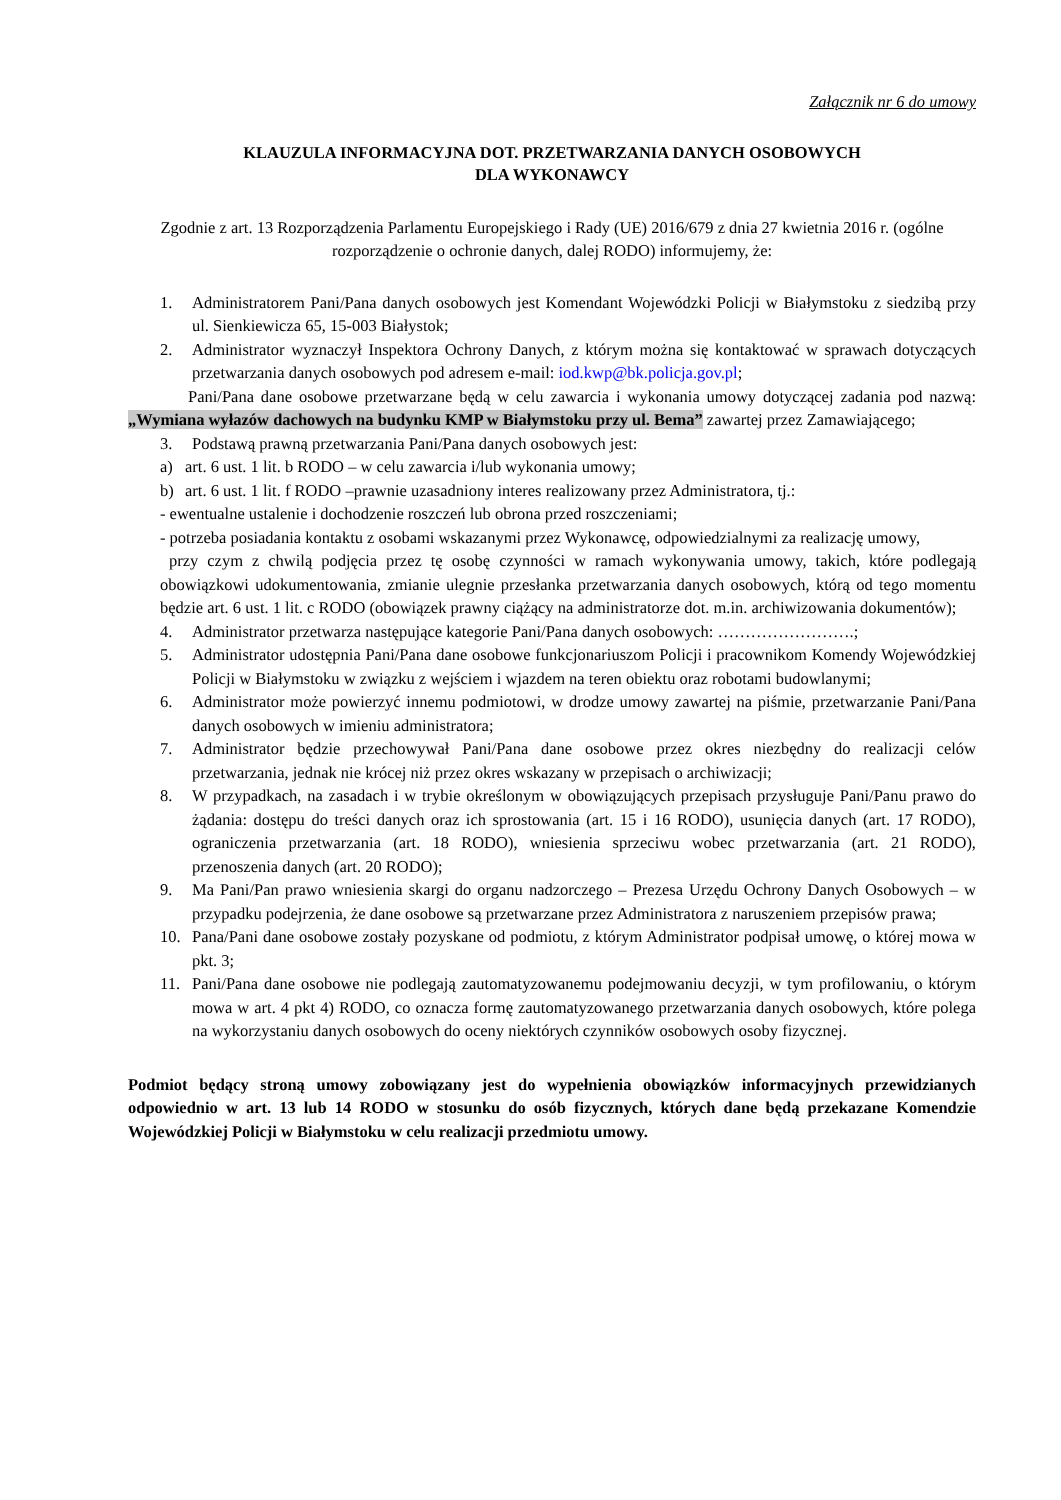Załącznik nr 6 do umowy
KLAUZULA INFORMACYJNA DOT. PRZETWARZANIA DANYCH OSOBOWYCH
DLA WYKONAWCY
Zgodnie z art. 13 Rozporządzenia Parlamentu Europejskiego i Rady (UE) 2016/679 z dnia 27 kwietnia 2016 r. (ogólne rozporządzenie o ochronie danych, dalej RODO) informujemy, że:
1. Administratorem Pani/Pana danych osobowych jest Komendant Wojewódzki Policji w Białymstoku z siedzibą przy ul. Sienkiewicza 65, 15-003 Białystok;
2. Administrator wyznaczył Inspektora Ochrony Danych, z którym można się kontaktować w sprawach dotyczących przetwarzania danych osobowych pod adresem e-mail: iod.kwp@bk.policja.gov.pl;
Pani/Pana dane osobowe przetwarzane będą w celu zawarcia i wykonania umowy dotyczącej zadania pod nazwą: „Wymiana wyłazów dachowych na budynku KMP w Białymstoku przy ul. Bema” zawartej przez Zamawiającego;
3. Podstawą prawną przetwarzania Pani/Pana danych osobowych jest:
a) art. 6 ust. 1 lit. b RODO – w celu zawarcia i/lub wykonania umowy;
b) art. 6 ust. 1 lit. f RODO –prawnie uzasadniony interes realizowany przez Administratora, tj.:
- ewentualne ustalenie i dochodzenie roszczeń lub obrona przed roszczeniami;
- potrzeba posiadania kontaktu z osobami wskazanymi przez Wykonawcę, odpowiedzialnymi za realizację umowy,
przy czym z chwilą podjęcia przez tę osobę czynności w ramach wykonywania umowy, takich, które podlegają obowiązkowi udokumentowania, zmianie ulegnie przesłanka przetwarzania danych osobowych, którą od tego momentu będzie art. 6 ust. 1 lit. c RODO (obowiązek prawny ciążący na administratorze dot. m.in. archiwizowania dokumentów);
4. Administrator przetwarza następujące kategorie Pani/Pana danych osobowych: …………………….;
5. Administrator udostępnia Pani/Pana dane osobowe funkcjonariuszom Policji i pracownikom Komendy Wojewódzkiej Policji w Białymstoku w związku z wejściem i wjazdem na teren obiektu oraz robotami budowlanymi;
6. Administrator może powierzyć innemu podmiotowi, w drodze umowy zawartej na piśmie, przetwarzanie Pani/Pana danych osobowych w imieniu administratora;
7. Administrator będzie przechowywał Pani/Pana dane osobowe przez okres niezbędny do realizacji celów przetwarzania, jednak nie krócej niż przez okres wskazany w przepisach o archiwizacji;
8. W przypadkach, na zasadach i w trybie określonym w obowiązujących przepisach przysługuje Pani/Panu prawo do żądania: dostępu do treści danych oraz ich sprostowania (art. 15 i 16 RODO), usunięcia danych (art. 17 RODO), ograniczenia przetwarzania (art. 18 RODO), wniesienia sprzeciwu wobec przetwarzania (art. 21 RODO), przenoszenia danych (art. 20 RODO);
9. Ma Pani/Pan prawo wniesienia skargi do organu nadzorczego – Prezesa Urzędu Ochrony Danych Osobowych – w przypadku podejrzenia, że dane osobowe są przetwarzane przez Administratora z naruszeniem przepisów prawa;
10. Pana/Pani dane osobowe zostały pozyskane od podmiotu, z którym Administrator podpisał umowę, o której mowa w pkt. 3;
11. Pani/Pana dane osobowe nie podlegają zautomatyzowanemu podejmowaniu decyzji, w tym profilowaniu, o którym mowa w art. 4 pkt 4) RODO, co oznacza formę zautomatyzowanego przetwarzania danych osobowych, które polega na wykorzystaniu danych osobowych do oceny niektórych czynników osobowych osoby fizycznej.
Podmiot będący stroną umowy zobowiązany jest do wypełnienia obowiązków informacyjnych przewidzianych odpowiednio w art. 13 lub 14 RODO w stosunku do osób fizycznych, których dane będą przekazane Komendzie Wojewódzkiej Policji w Białymstoku w celu realizacji przedmiotu umowy.